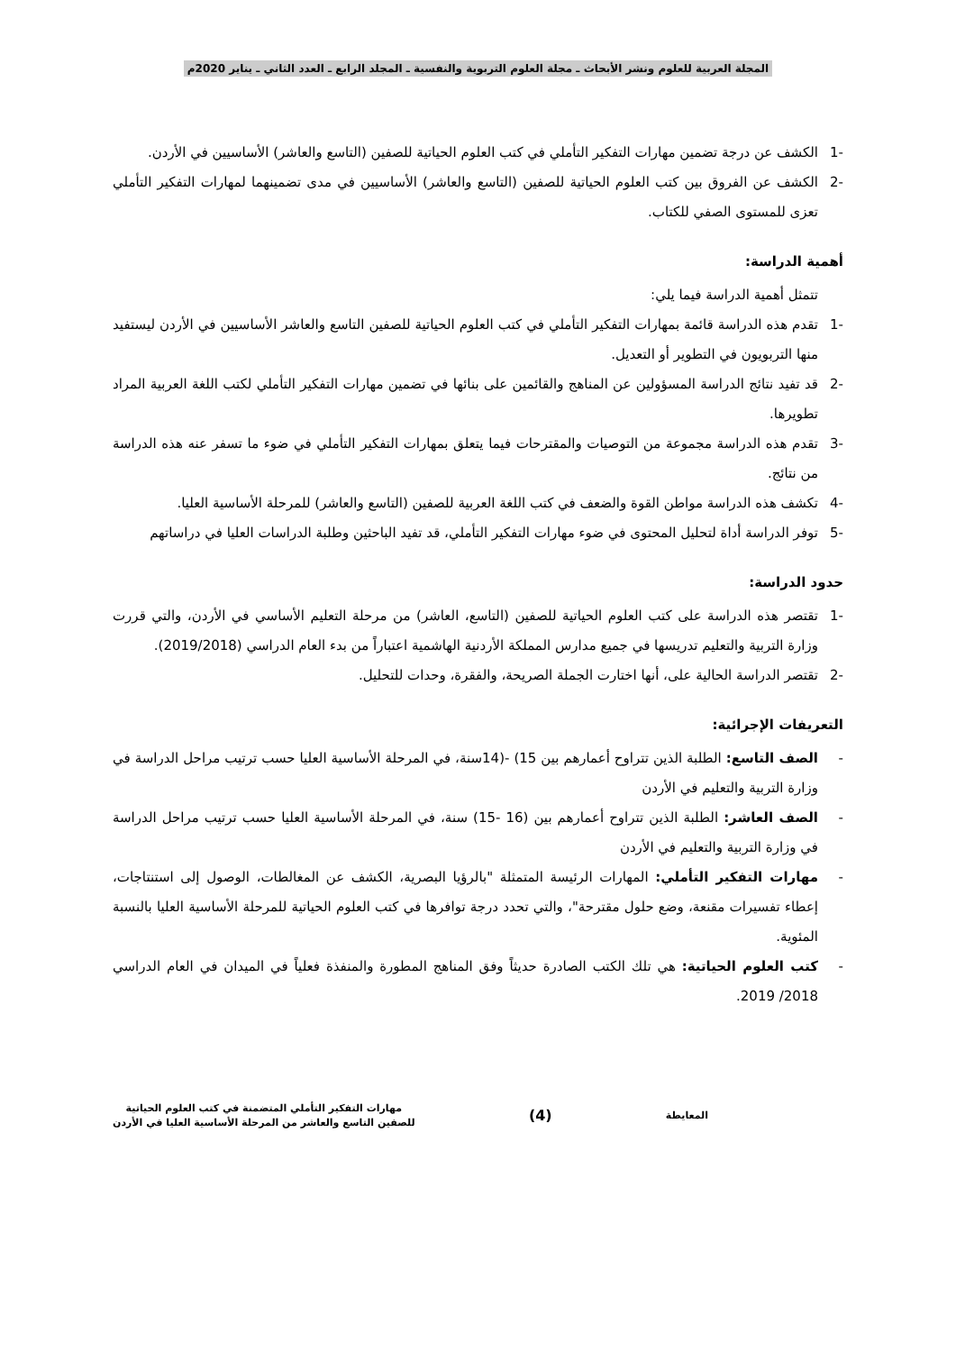المجلة العربية للعلوم ونشر الأبحاث ـ مجلة العلوم التربوية والنفسية ـ المجلد الرابع ـ العدد الثاني ـ يناير 2020م
-1 الكشف عن درجة تضمين مهارات التفكير التأملي في كتب العلوم الحياتية للصفين (التاسع والعاشر) الأساسيين في الأردن.
-2 الكشف عن الفروق بين كتب العلوم الحياتية للصفين (التاسع والعاشر) الأساسيين في مدى تضمينهما لمهارات التفكير التأملي تعزى للمستوى الصفي للكتاب.
أهمية الدراسة:
تتمثل أهمية الدراسة فيما يلي:
-1 تقدم هذه الدراسة قائمة بمهارات التفكير التأملي في كتب العلوم الحياتية للصفين التاسع والعاشر الأساسيين في الأردن ليستفيد منها التربويون في التطوير أو التعديل.
-2 قد تفيد نتائج الدراسة المسؤولين عن المناهج والقائمين على بنائها في تضمين مهارات التفكير التأملي لكتب اللغة العربية المراد تطويرها.
-3 تقدم هذه الدراسة مجموعة من التوصيات والمقترحات فيما يتعلق بمهارات التفكير التأملي في ضوء ما تسفر عنه هذه الدراسة من نتائج.
-4 تكشف هذه الدراسة مواطن القوة والضعف في كتب اللغة العربية للصفين (التاسع والعاشر) للمرحلة الأساسية العليا.
-5 توفر الدراسة أداة لتحليل المحتوى في ضوء مهارات التفكير التأملي، قد تفيد الباحثين وطلبة الدراسات العليا في دراساتهم
حدود الدراسة:
-1 تقتصر هذه الدراسة على كتب العلوم الحياتية للصفين (التاسع، العاشر) من مرحلة التعليم الأساسي في الأردن، والتي قررت وزارة التربية والتعليم تدريسها في جميع مدارس المملكة الأردنية الهاشمية اعتباراً من بدء العام الدراسي (2019/2018).
-2 تقتصر الدراسة الحالية على، أنها اختارت الجملة الصريحة، والفقرة، وحدات للتحليل.
التعريفات الإجرائية:
- الصف التاسع: الطلبة الذين تتراوح أعمارهم بين 15) -(14سنة، في المرحلة الأساسية العليا حسب ترتيب مراحل الدراسة في وزارة التربية والتعليم في الأردن
- الصف العاشر: الطلبة الذين تتراوح أعمارهم بين (16 -15) سنة، في المرحلة الأساسية العليا حسب ترتيب مراحل الدراسة في وزارة التربية والتعليم في الأردن
- مهارات التفكير التأملي: المهارات الرئيسة المتمثلة "بالرؤيا البصرية، الكشف عن المغالطات، الوصول إلى استنتاجات، إعطاء تفسيرات مقنعة، وضع حلول مقترحة"، والتي تحدد درجة توافرها في كتب العلوم الحياتية للمرحلة الأساسية العليا بالنسبة المئوية.
- كتب العلوم الحياتية: هي تلك الكتب الصادرة حديثاً وفق المناهج المطورة والمنفذة فعلياً في الميدان في العام الدراسي 2018/ 2019.
المعايطة
(4)
مهارات التفكير التأملي المتضمنة في كتب العلوم الحياتية
للصفين التاسع والعاشر من المرحلة الأساسية العليا في الأردن